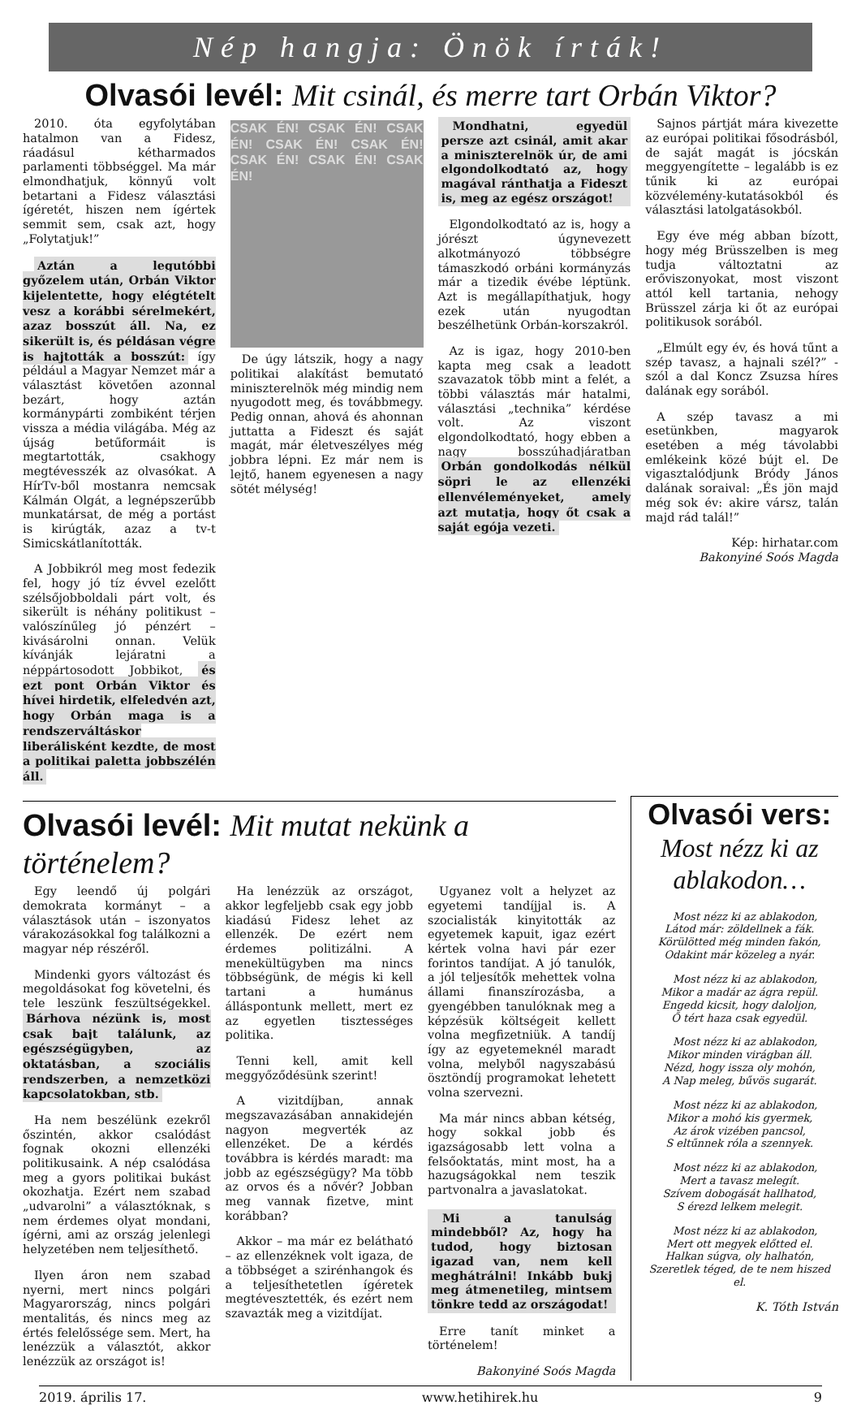Nép hangja: Önök írták!
Olvasói levél: Mit csinál, és merre tart Orbán Viktor?
2010. óta egyfolytában hatalmon van a Fidesz, ráadásul kétharmados parlamenti többséggel. Ma már elmondhatjuk, könnyű volt betartani a Fidesz választási ígéretét, hiszen nem ígértek semmit sem, csak azt, hogy „Folytatjuk!”
Aztán a legutóbbi győzelem után, Orbán Viktor kijelentette, hogy elégtételt vesz a korábbi sérelmekért, azaz bosszút áll. Na, ez sikerült is, és példásan végre is hajtották a bosszút: így például a Magyar Nemzet már a választást követően azonnal bezárt, hogy aztán kormánypárti zombiként térjen vissza a média világába. Még az újság betűformáit is megtartották, csakhogy megtévesszék az olvasókat. A HírTv-ből mostanra nemcsak Kálmán Olgát, a legnépszerűbb munkatársat, de még a portást is kirúgták, azaz a tv-t Simicskátlanították.
A Jobbikról meg most fedezik fel, hogy jó tíz évvel ezelőtt szélsőjobboldali párt volt, és sikerült is néhány politikust – valószínűleg jó pénzért – kivásárolni onnan. Velük kívánják lejáratni a néppártosodott Jobbikot, és ezt pont Orbán Viktor és hívei hirdetik, elfeledvén azt, hogy Orbán maga is a rendszerváltáskor liberálisként kezdte, de most a politikai paletta jobbszélén áll.
CSAK ÉN! CSAK ÉN! CSAK ÉN! CSAK ÉN! CSAK ÉN! CSAK ÉN! CSAK ÉN! CSAK ÉN!
De úgy látszik, hogy a nagy politikai alakítást bemutató miniszterelnök még mindig nem nyugodott meg, és továbbmegy. Pedig onnan, ahová és ahonnan juttatta a Fideszt és saját magát, már életveszélyes még jobbra lépni. Ez már nem is lejtő, hanem egyenesen a nagy sötét mélység!
Mondhatni, egyedül persze azt csinál, amit akar a miniszterelnök úr, de ami elgondolkodtató az, hogy magával ránthatja a Fideszt is, meg az egész országot!
Elgondolkodtató az is, hogy a jórészt úgynevezett alkotmányozó többségre támaszkodó orbáni kormányzás már a tizedik évébe léptünk. Azt is megállapíthatjuk, hogy ezek után nyugodtan beszélhetünk Orbán-korszakról.
Az is igaz, hogy 2010-ben kapta meg csak a leadott szavazatok több mint a felét, a többi választás már hatalmi, választási „technika” kérdése volt. Az viszont elgondolkodtató, hogy ebben a nagy bosszúhadjáratban Orbán gondolkodás nélkül söpri le az ellenzéki ellenvéleményeket, amely azt mutatja, hogy őt csak a saját egója vezeti.
Sajnos pártját mára kivezette az európai politikai fősodrásból, de saját magát is jócskán meggyengítette – legalább is ez tűnik ki az európai közvélemény-kutatásokból és választási latolgatásokból.
Egy éve még abban bízott, hogy még Brüsszelben is meg tudja változtatni az erőviszonyokat, most viszont attól kell tartania, nehogy Brüsszel zárja ki őt az európai politikusok sorából.
„Elmúlt egy év, és hová tűnt a szép tavasz, a hajnali szél?” - szól a dal Koncz Zsuzsa híres dalának egy sorából.
A szép tavasz a mi esetünkben, magyarok esetében a még távolabbi emlékeink közé bújt el. De vigasztalódjunk Bródy János dalának soraival: „És jön majd még sok év: akire vársz, talán majd rád talál!”
Kép: hirhatar.com
Bakonyiné Soós Magda
Olvasói levél: Mit mutat nekünk a történelem?
Egy leendő új polgári demokrata kormányt – a választások után – iszonyatos várakozásokkal fog találkozni a magyar nép részéről.
Mindenki gyors változást és megoldásokat fog követelni, és tele leszünk feszültségekkel. Bárhova nézünk is, most csak bajt találunk, az egészségügyben, az oktatásban, a szociális rendszerben, a nemzetközi kapcsolatokban, stb.
Ha nem beszélünk ezekről őszintén, akkor csalódást fognak okozni ellenzéki politikusaink. A nép csalódása meg a gyors politikai bukást okozhatja. Ezért nem szabad „udvarolni” a választóknak, s nem érdemes olyat mondani, ígérni, ami az ország jelenlegi helyzetében nem teljesíthető.
Ilyen áron nem szabad nyerni, mert nincs polgári Magyarország, nincs polgári mentalitás, és nincs meg az értés felelőssége sem. Mert, ha lenézzük a választót, akkor lenézzük az országot is!
Ha lenézzük az országot, akkor legfeljebb csak egy jobb kiadású Fidesz lehet az ellenzék. De ezért nem érdemes politizálni. A menekültügyben ma nincs többségünk, de mégis ki kell tartani a humánus álláspontunk mellett, mert ez az egyetlen tisztességes politika.
Tenni kell, amit kell meggyőződésünk szerint!
A vizitdíjban, annak megszavazásában annakidején nagyon megverték az ellenzéket. De a kérdés továbbra is kérdés maradt: ma jobb az egészségügy? Ma több az orvos és a nővér? Jobban meg vannak fizetve, mint korábban?
Akkor – ma már ez belátható – az ellenzéknek volt igaza, de a többséget a szirénhangok és a teljesíthetetlen ígéretek megtévesztették, és ezért nem szavazták meg a vizitdíjat.
Ugyanez volt a helyzet az egyetemi tandíjjal is. A szocialisták kinyitották az egyetemek kapuit, igaz ezért kértek volna havi pár ezer forintos tandíjat. A jó tanulók, a jól teljesítők mehettek volna állami finanszírozásba, a gyengébben tanulóknak meg a képzésük költségeit kellett volna megfizetniük. A tandíj így az egyetemeknél maradt volna, melyből nagyszabású ösztöndíj programokat lehetett volna szervezni.
Ma már nincs abban kétség, hogy sokkal jobb és igazságosabb lett volna a felsőoktatás, mint most, ha a hazugságokkal nem teszik partvonalra a javaslatokat.
Mi a tanulság mindebből? Az, hogy ha tudod, hogy biztosan igazad van, nem kell meghátrálni! Inkább bukj meg átmenetileg, mintsem tönkre tedd az országodat!
Erre tanít minket a történelem!
Bakonyiné Soós Magda
Olvasói vers:
Most nézz ki az ablakodon…
Most nézz ki az ablakodon,
Látod már: zöldellnek a fák.
Körülötted még minden fakón,
Odakint már közeleg a nyár.
Most nézz ki az ablakodon,
Mikor a madár az ágra repül.
Engedd kicsit, hogy daloljon,
Ő tért haza csak egyedül.
Most nézz ki az ablakodon,
Mikor minden virágban áll.
Nézd, hogy issza oly mohón,
A Nap meleg, bűvös sugarát.
Most nézz ki az ablakodon,
Mikor a mohó kis gyermek,
Az árok vizében pancsol,
S eltűnnek róla a szennyek.
Most nézz ki az ablakodon,
Mert a tavasz melegít.
Szívem dobogását hallhatod,
S érezd lelkem melegit.
Most nézz ki az ablakodon,
Mert ott megyek előtted el.
Halkan súgva, oly halhatón,
Szeretlek téged, de te nem hiszed el.
K. Tóth István
2019. április 17. www.hetihirek.hu 9